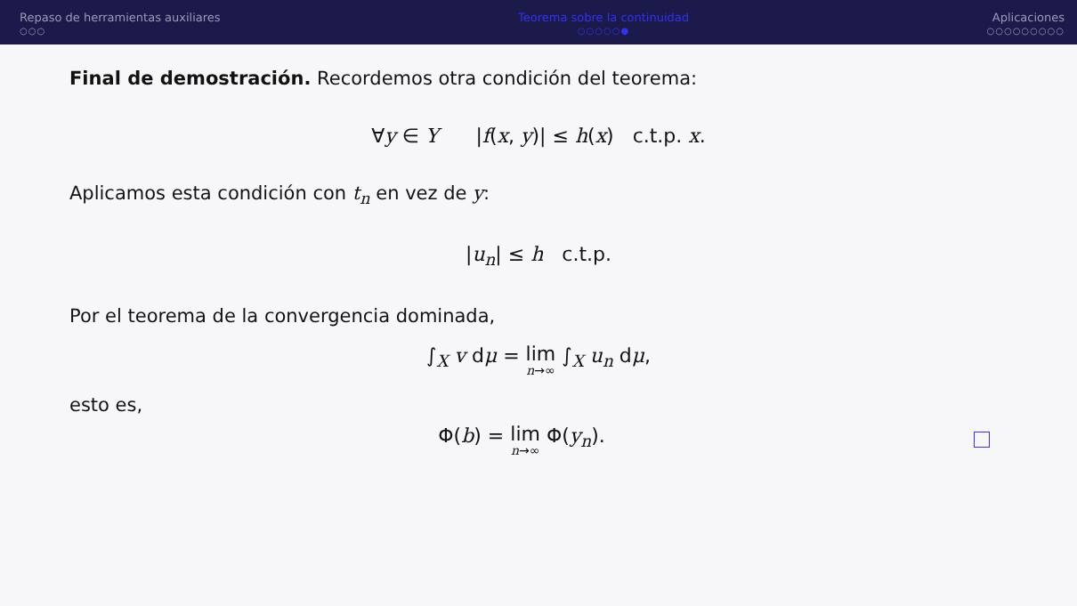Repaso de herramientas auxiliares
○○○
Teorema sobre la continuidad
○○○○○●
Aplicaciones
○○○○○○○○○
Final de demostración. Recordemos otra condición del teorema:
∀y ∈ Y |f(x, y)| ≤ h(x) c.t.p. x.
Aplicamos esta condición con t<sub>n</sub> en vez de y:
|u<sub>n</sub>| ≤ h c.t.p.
Por el teorema de la convergencia dominada,
∫<sub>X</sub> v dμ = lim n→∞ ∫<sub>X</sub> u<sub>n</sub> dμ,
esto es,
Φ(b) = lim n→∞ Φ(y<sub>n</sub>).